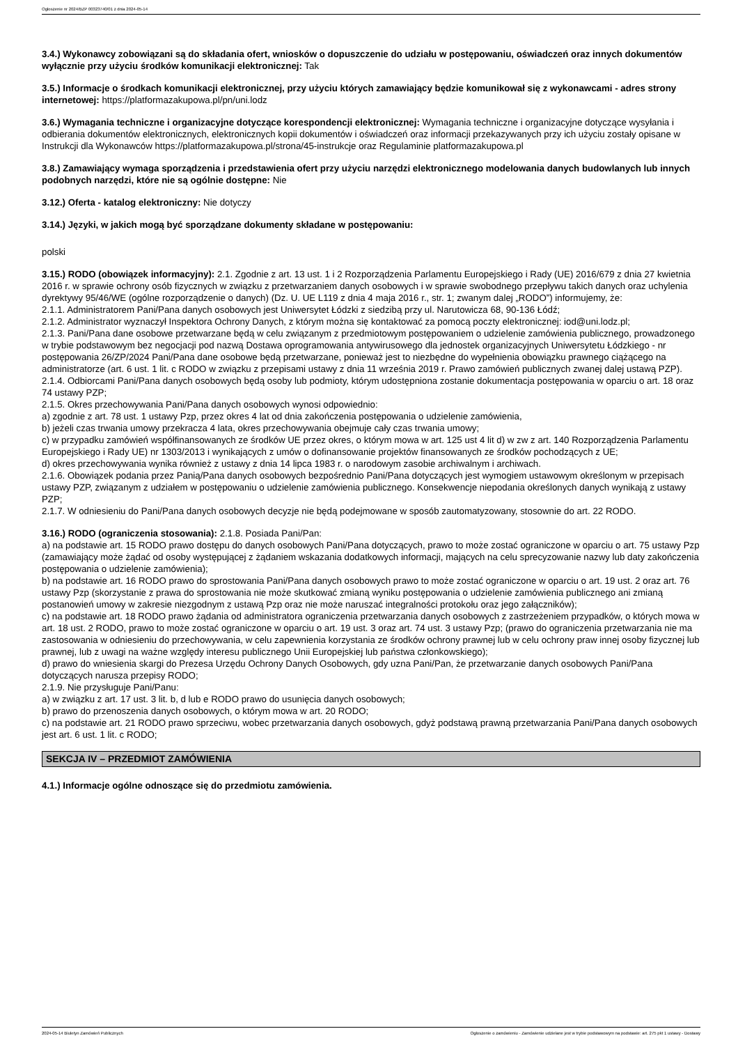Ogłoszenie nr 2024/BZP 00323740/01 z dnia 2024-05-14
3.4.) Wykonawcy zobowiązani są do składania ofert, wniosków o dopuszczenie do udziału w postępowaniu, oświadczeń oraz innych dokumentów wyłącznie przy użyciu środków komunikacji elektronicznej: Tak
3.5.) Informacje o środkach komunikacji elektronicznej, przy użyciu których zamawiający będzie komunikował się z wykonawcami - adres strony internetowej: https://platformazakupowa.pl/pn/uni.lodz
3.6.) Wymagania techniczne i organizacyjne dotyczące korespondencji elektronicznej: Wymagania techniczne i organizacyjne dotyczące wysyłania i odbierania dokumentów elektronicznych, elektronicznych kopii dokumentów i oświadczeń oraz informacji przekazywanych przy ich użyciu zostały opisane w Instrukcji dla Wykonawców https://platformazakupowa.pl/strona/45-instrukcje oraz Regulaminie platformazakupowa.pl
3.8.) Zamawiający wymaga sporządzenia i przedstawienia ofert przy użyciu narzędzi elektronicznego modelowania danych budowlanych lub innych podobnych narzędzi, które nie są ogólnie dostępne: Nie
3.12.) Oferta - katalog elektroniczny: Nie dotyczy
3.14.) Języki, w jakich mogą być sporządzane dokumenty składane w postępowaniu:
polski
3.15.) RODO (obowiązek informacyjny): 2.1. Zgodnie z art. 13 ust. 1 i 2 Rozporządzenia Parlamentu Europejskiego i Rady (UE) 2016/679 z dnia 27 kwietnia 2016 r. w sprawie ochrony osób fizycznych w związku z przetwarzaniem danych osobowych i w sprawie swobodnego przepływu takich danych oraz uchylenia dyrektywy 95/46/WE (ogólne rozporządzenie o danych) (Dz. U. UE L119 z dnia 4 maja 2016 r., str. 1; zwanym dalej „RODO”) informujemy, że:
2.1.1. Administratorem Pani/Pana danych osobowych jest Uniwersytet Łódzki z siedzibą przy ul. Narutowicza 68, 90-136 Łódź;
2.1.2. Administrator wyznaczył Inspektora Ochrony Danych, z którym można się kontaktować za pomocą poczty elektronicznej: iod@uni.lodz.pl;
2.1.3. Pani/Pana dane osobowe przetwarzane będą w celu związanym z przedmiotowym postępowaniem o udzielenie zamówienia publicznego, prowadzonego w trybie podstawowym bez negocjacji pod nazwą Dostawa oprogramowania antywirusowego dla jednostek organizacyjnych Uniwersytetu Łódzkiego - nr postępowania 26/ZP/2024 Pani/Pana dane osobowe będą przetwarzane, ponieważ jest to niezbędne do wypełnienia obowiązku prawnego ciążącego na administratorze (art. 6 ust. 1 lit. c RODO w związku z przepisami ustawy z dnia 11 września 2019 r. Prawo zamówień publicznych zwanej dalej ustawą PZP).
2.1.4. Odbiorcami Pani/Pana danych osobowych będą osoby lub podmioty, którym udostępniona zostanie dokumentacja postępowania w oparciu o art. 18 oraz 74 ustawy PZP;
2.1.5. Okres przechowywania Pani/Pana danych osobowych wynosi odpowiednio:
a) zgodnie z art. 78 ust. 1 ustawy Pzp, przez okres 4 lat od dnia zakończenia postępowania o udzielenie zamówienia,
b) jeżeli czas trwania umowy przekracza 4 lata, okres przechowywania obejmuje cały czas trwania umowy;
c) w przypadku zamówień współfinansowanych ze środków UE przez okres, o którym mowa w art. 125 ust 4 lit d) w zw z art. 140 Rozporządzenia Parlamentu Europejskiego i Rady UE) nr 1303/2013 i wynikających z umów o dofinansowanie projektów finansowanych ze środków pochodzących z UE;
d) okres przechowywania wynika również z ustawy z dnia 14 lipca 1983 r. o narodowym zasobie archiwalnym i archiwach.
2.1.6. Obowiązek podania przez Panią/Pana danych osobowych bezpośrednio Pani/Pana dotyczących jest wymogiem ustawowym określonym w przepisach ustawy PZP, związanym z udziałem w postępowaniu o udzielenie zamówienia publicznego. Konsekwencje niepodania określonych danych wynikają z ustawy PZP;
2.1.7. W odniesieniu do Pani/Pana danych osobowych decyzje nie będą podejmowane w sposób zautomatyzowany, stosownie do art. 22 RODO.
3.16.) RODO (ograniczenia stosowania): 2.1.8. Posiada Pani/Pan:
a) na podstawie art. 15 RODO prawo dostępu do danych osobowych Pani/Pana dotyczących, prawo to może zostać ograniczone w oparciu o art. 75 ustawy Pzp (zamawiający może żądać od osoby występującej z żądaniem wskazania dodatkowych informacji, mających na celu sprecyzowanie nazwy lub daty zakończenia postępowania o udzielenie zamówienia);
b) na podstawie art. 16 RODO prawo do sprostowania Pani/Pana danych osobowych prawo to może zostać ograniczone w oparciu o art. 19 ust. 2 oraz art. 76 ustawy Pzp (skorzystanie z prawa do sprostowania nie może skutkować zmianą wyniku postępowania o udzielenie zamówienia publicznego ani zmianą postanowień umowy w zakresie niezgodnym z ustawą Pzp oraz nie może naruszać integralności protokołu oraz jego załączników);
c) na podstawie art. 18 RODO prawo żądania od administratora ograniczenia przetwarzania danych osobowych z zastrzeżeniem przypadków, o których mowa w art. 18 ust. 2 RODO, prawo to może zostać ograniczone w oparciu o art. 19 ust. 3 oraz art. 74 ust. 3 ustawy Pzp; (prawo do ograniczenia przetwarzania nie ma zastosowania w odniesieniu do przechowywania, w celu zapewnienia korzystania ze środków ochrony prawnej lub w celu ochrony praw innej osoby fizycznej lub prawnej, lub z uwagi na ważne względy interesu publicznego Unii Europejskiej lub państwa członkowskiego);
d) prawo do wniesienia skargi do Prezesa Urzędu Ochrony Danych Osobowych, gdy uzna Pani/Pan, że przetwarzanie danych osobowych Pani/Pana dotyczących narusza przepisy RODO;
2.1.9. Nie przysługuje Pani/Panu:
a) w związku z art. 17 ust. 3 lit. b, d lub e RODO prawo do usunięcia danych osobowych;
b) prawo do przenoszenia danych osobowych, o którym mowa w art. 20 RODO;
c) na podstawie art. 21 RODO prawo sprzeciwu, wobec przetwarzania danych osobowych, gdyż podstawą prawną przetwarzania Pani/Pana danych osobowych jest art. 6 ust. 1 lit. c RODO;
SEKCJA IV – PRZEDMIOT ZAMÓWIENIA
4.1.) Informacje ogólne odnoszące się do przedmiotu zamówienia.
2024-05-14 Biuletyn Zamówień Publicznych Ogłoszenie o zamówieniu - Zamówienie udzielane jest w trybie podstawowym na podstawie: art. 275 pkt 1 ustawy - Dostawy